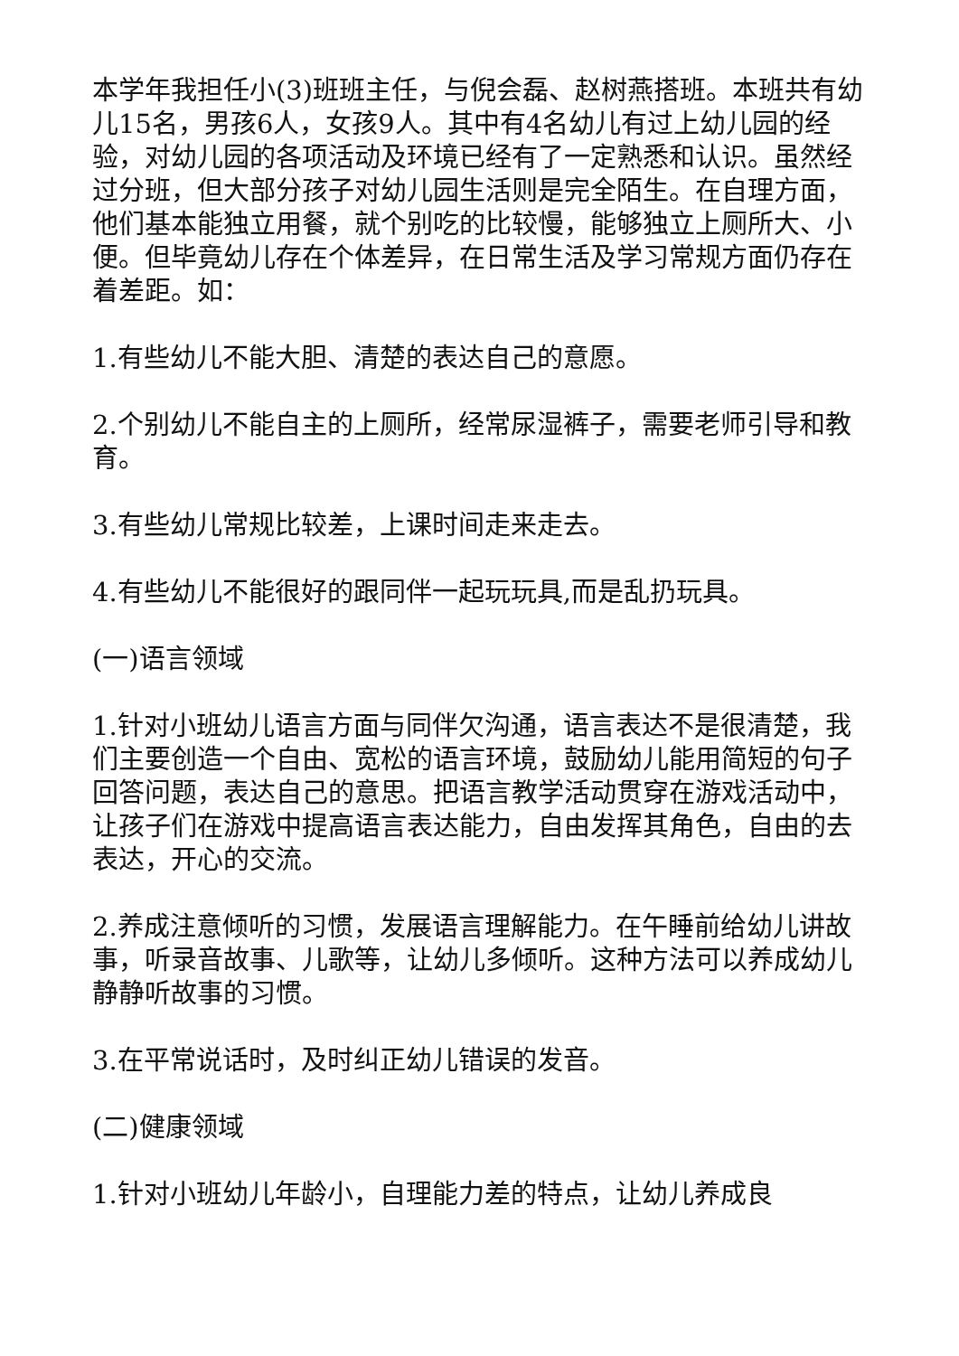本学年我担任小(3)班班主任，与倪会磊、赵树燕搭班。本班共有幼儿15名，男孩6人，女孩9人。其中有4名幼儿有过上幼儿园的经验，对幼儿园的各项活动及环境已经有了一定熟悉和认识。虽然经过分班，但大部分孩子对幼儿园生活则是完全陌生。在自理方面，他们基本能独立用餐，就个别吃的比较慢，能够独立上厕所大、小便。但毕竟幼儿存在个体差异，在日常生活及学习常规方面仍存在着差距。如：
1.有些幼儿不能大胆、清楚的表达自己的意愿。
2.个别幼儿不能自主的上厕所，经常尿湿裤子，需要老师引导和教育。
3.有些幼儿常规比较差，上课时间走来走去。
4.有些幼儿不能很好的跟同伴一起玩玩具,而是乱扔玩具。
(一)语言领域
1.针对小班幼儿语言方面与同伴欠沟通，语言表达不是很清楚，我们主要创造一个自由、宽松的语言环境，鼓励幼儿能用简短的句子回答问题，表达自己的意思。把语言教学活动贯穿在游戏活动中，让孩子们在游戏中提高语言表达能力，自由发挥其角色，自由的去表达，开心的交流。
2.养成注意倾听的习惯，发展语言理解能力。在午睡前给幼儿讲故事，听录音故事、儿歌等，让幼儿多倾听。这种方法可以养成幼儿静静听故事的习惯。
3.在平常说话时，及时纠正幼儿错误的发音。
(二)健康领域
1.针对小班幼儿年龄小，自理能力差的特点，让幼儿养成良